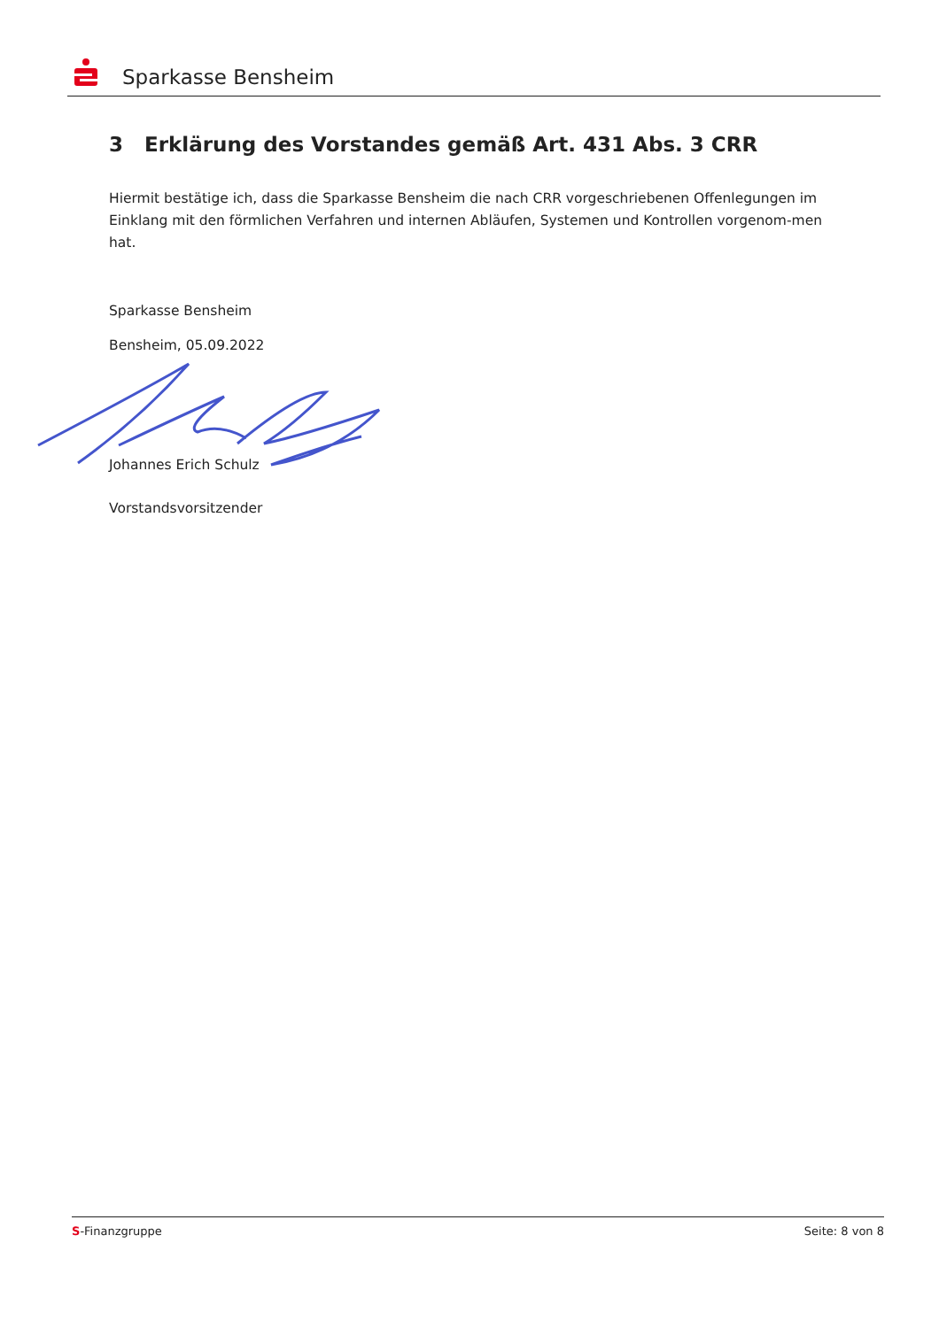Sparkasse Bensheim
3 Erklärung des Vorstandes gemäß Art. 431 Abs. 3 CRR
Hiermit bestätige ich, dass die Sparkasse Bensheim die nach CRR vorgeschriebenen Offenlegungen im Einklang mit den förmlichen Verfahren und internen Abläufen, Systemen und Kontrollen vorgenom-men hat.
Sparkasse Bensheim
Bensheim, 05.09.2022
Johannes Erich Schulz
Vorstandsvorsitzender
S-Finanzgruppe Seite: 8 von 8